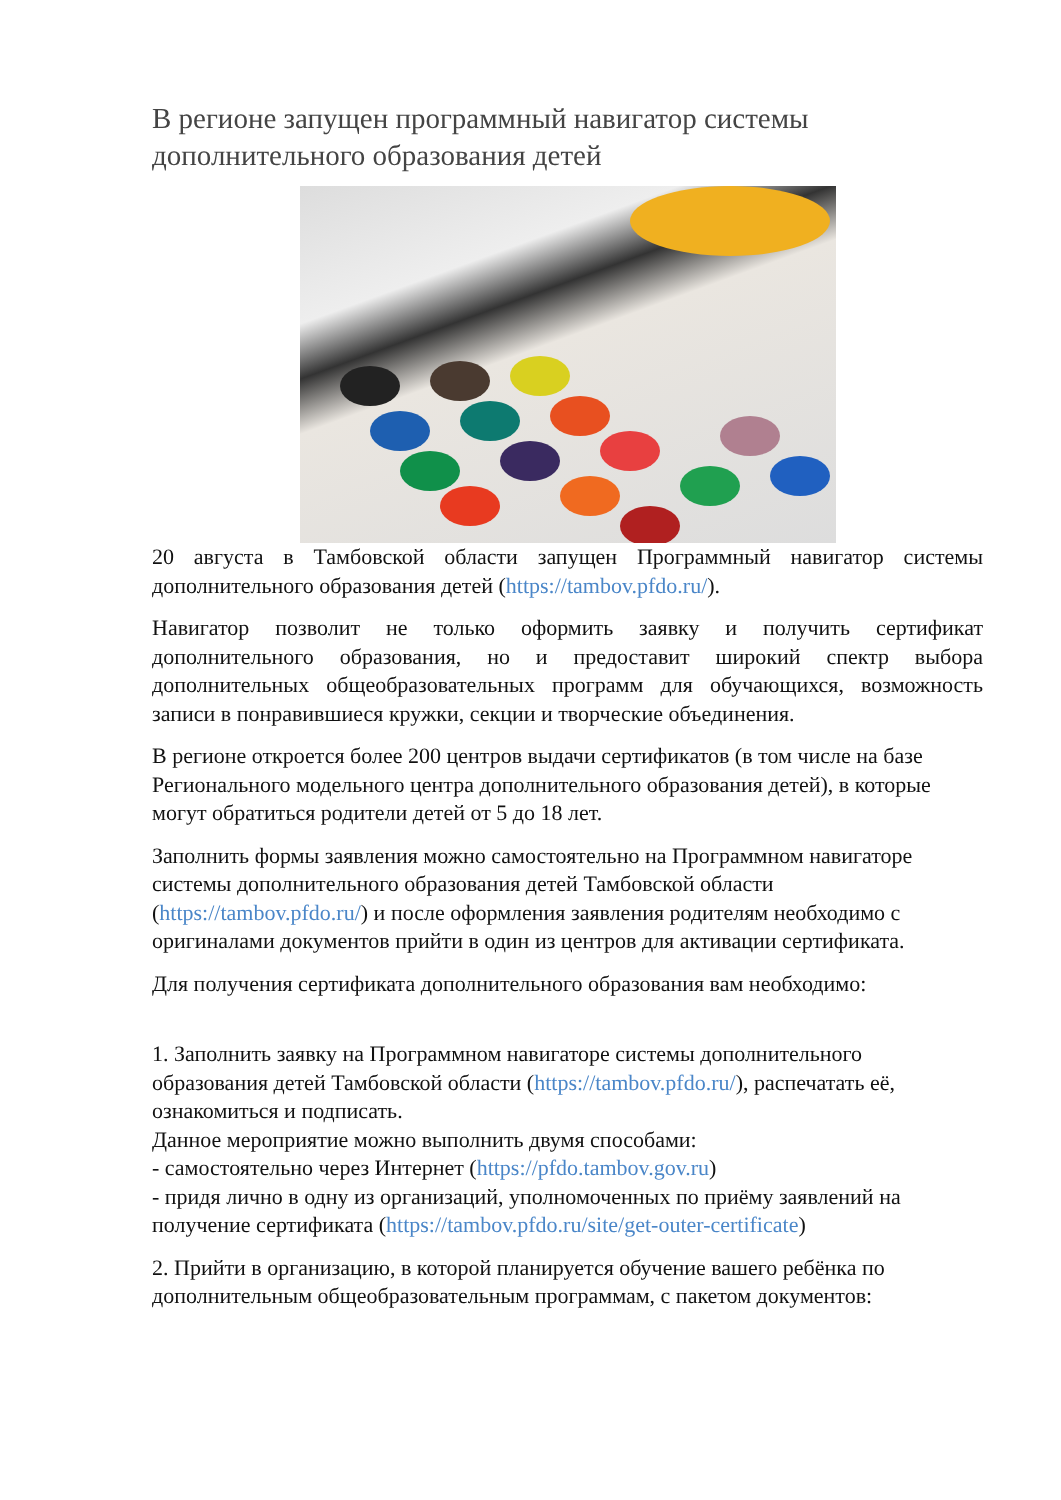В регионе запущен программный навигатор системы дополнительного образования детей
20 августа в Тамбовской области запущен Программный навигатор системы дополнительного образования детей (https://tambov.pfdo.ru/).
Навигатор позволит не только оформить заявку и получить сертификат дополнительного образования, но и предоставит широкий спектр выбора дополнительных общеобразовательных программ для обучающихся, возможность записи в понравившиеся кружки, секции и творческие объединения.
В регионе откроется более 200 центров выдачи сертификатов (в том числе на базе Регионального модельного центра дополнительного образования детей), в которые могут обратиться родители детей от 5 до 18 лет.
Заполнить формы заявления можно самостоятельно на Программном навигаторе системы дополнительного образования детей Тамбовской области (https://tambov.pfdo.ru/) и после оформления заявления родителям необходимо с оригиналами документов прийти в один из центров для активации сертификата.
Для получения сертификата дополнительного образования вам необходимо:
1. Заполнить заявку на Программном навигаторе системы дополнительного образования детей Тамбовской области (https://tambov.pfdo.ru/), распечатать её, ознакомиться и подписать.
Данное мероприятие можно выполнить двумя способами:
- самостоятельно через Интернет (https://pfdo.tambov.gov.ru)
- придя лично в одну из организаций, уполномоченных по приёму заявлений на получение сертификата (https://tambov.pfdo.ru/site/get-outer-certificate)
2. Прийти в организацию, в которой планируется обучение вашего ребёнка по дополнительным общеобразовательным программам, с пакетом документов: